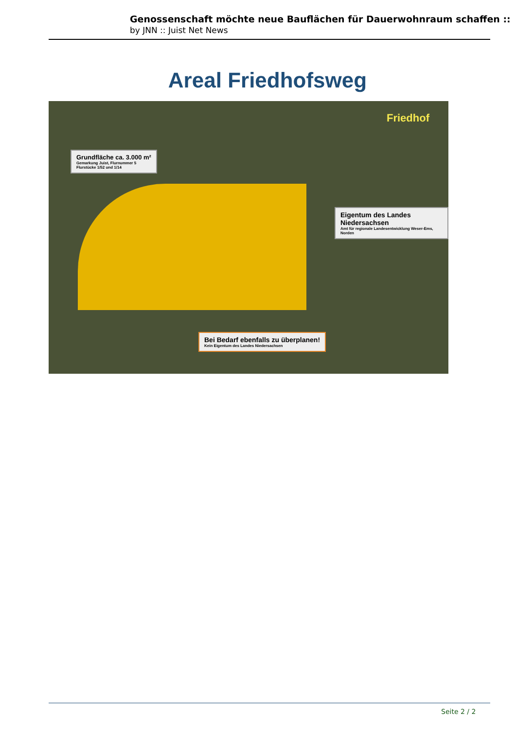Genossenschaft möchte neue Bauflächen für Dauerwohnraum schaffen ::
by JNN :: Juist Net News
Areal Friedhofsweg
Grundfläche ca. 3.000 m²
Gemarkung Juist, Flurnummer 5
Flurstücke 1/52 und 1/14
Eigentum des Landes Niedersachsen
Amt für regionale Landesentwicklung Weser-Ems, Norden
Bei Bedarf ebenfalls zu überplanen!
Kein Eigentum des Landes Niedersachsen
Friedhof
Seite 2 / 2